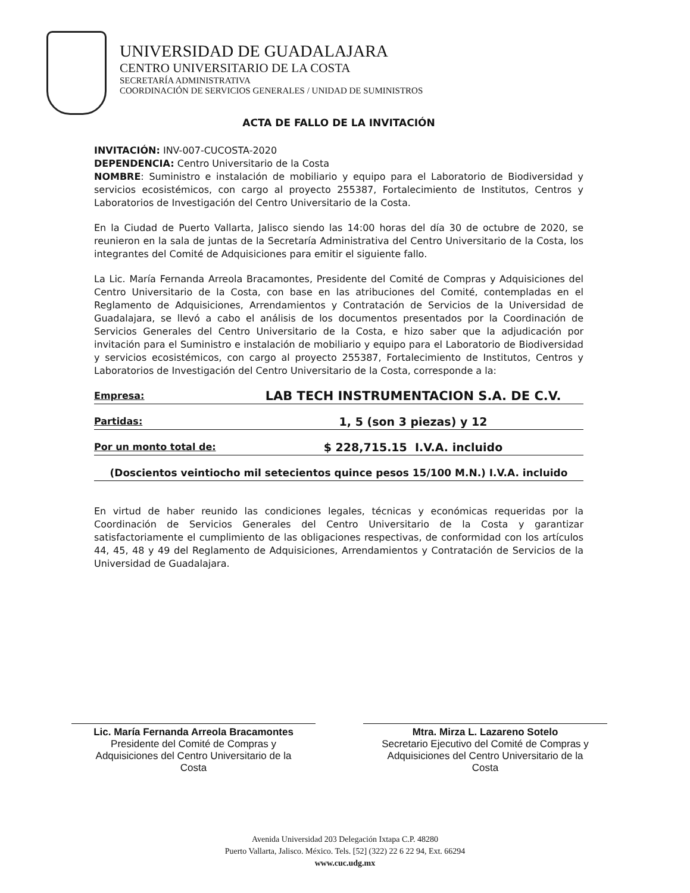UNIVERSIDAD DE GUADALAJARA
CENTRO UNIVERSITARIO DE LA COSTA
SECRETARÍA ADMINISTRATIVA
COORDINACIÓN DE SERVICIOS GENERALES / UNIDAD DE SUMINISTROS
ACTA DE FALLO DE LA INVITACIÓN
INVITACIÓN: INV-007-CUCOSTA-2020
DEPENDENCIA: Centro Universitario de la Costa
NOMBRE: Suministro e instalación de mobiliario y equipo para el Laboratorio de Biodiversidad y servicios ecosistémicos, con cargo al proyecto 255387, Fortalecimiento de Institutos, Centros y Laboratorios de Investigación del Centro Universitario de la Costa.
En la Ciudad de Puerto Vallarta, Jalisco siendo las 14:00 horas del día 30 de octubre de 2020, se reunieron en la sala de juntas de la Secretaría Administrativa del Centro Universitario de la Costa, los integrantes del Comité de Adquisiciones para emitir el siguiente fallo.
La Lic. María Fernanda Arreola Bracamontes, Presidente del Comité de Compras y Adquisiciones del Centro Universitario de la Costa, con base en las atribuciones del Comité, contempladas en el Reglamento de Adquisiciones, Arrendamientos y Contratación de Servicios de la Universidad de Guadalajara, se llevó a cabo el análisis de los documentos presentados por la Coordinación de Servicios Generales del Centro Universitario de la Costa, e hizo saber que la adjudicación por invitación para el Suministro e instalación de mobiliario y equipo para el Laboratorio de Biodiversidad y servicios ecosistémicos, con cargo al proyecto 255387, Fortalecimiento de Institutos, Centros y Laboratorios de Investigación del Centro Universitario de la Costa, corresponde a la:
Empresa: LAB TECH INSTRUMENTACION S.A. DE C.V.
Partidas: 1, 5 (son 3 piezas) y 12
Por un monto total de: $ 228,715.15 I.V.A. incluido
(Doscientos veintiocho mil setecientos quince pesos 15/100 M.N.) I.V.A. incluido
En virtud de haber reunido las condiciones legales, técnicas y económicas requeridas por la Coordinación de Servicios Generales del Centro Universitario de la Costa y garantizar satisfactoriamente el cumplimiento de las obligaciones respectivas, de conformidad con los artículos 44, 45, 48 y 49 del Reglamento de Adquisiciones, Arrendamientos y Contratación de Servicios de la Universidad de Guadalajara.
Lic. María Fernanda Arreola Bracamontes
Presidente del Comité de Compras y
Adquisiciones del Centro Universitario de la
Costa
Mtra. Mirza L. Lazareno Sotelo
Secretario Ejecutivo del Comité de Compras y
Adquisiciones del Centro Universitario de la
Costa
Avenida Universidad 203 Delegación Ixtapa C.P. 48280
Puerto Vallarta, Jalisco. México. Tels. [52] (322) 22 6 22 94, Ext. 66294
www.cuc.udg.mx